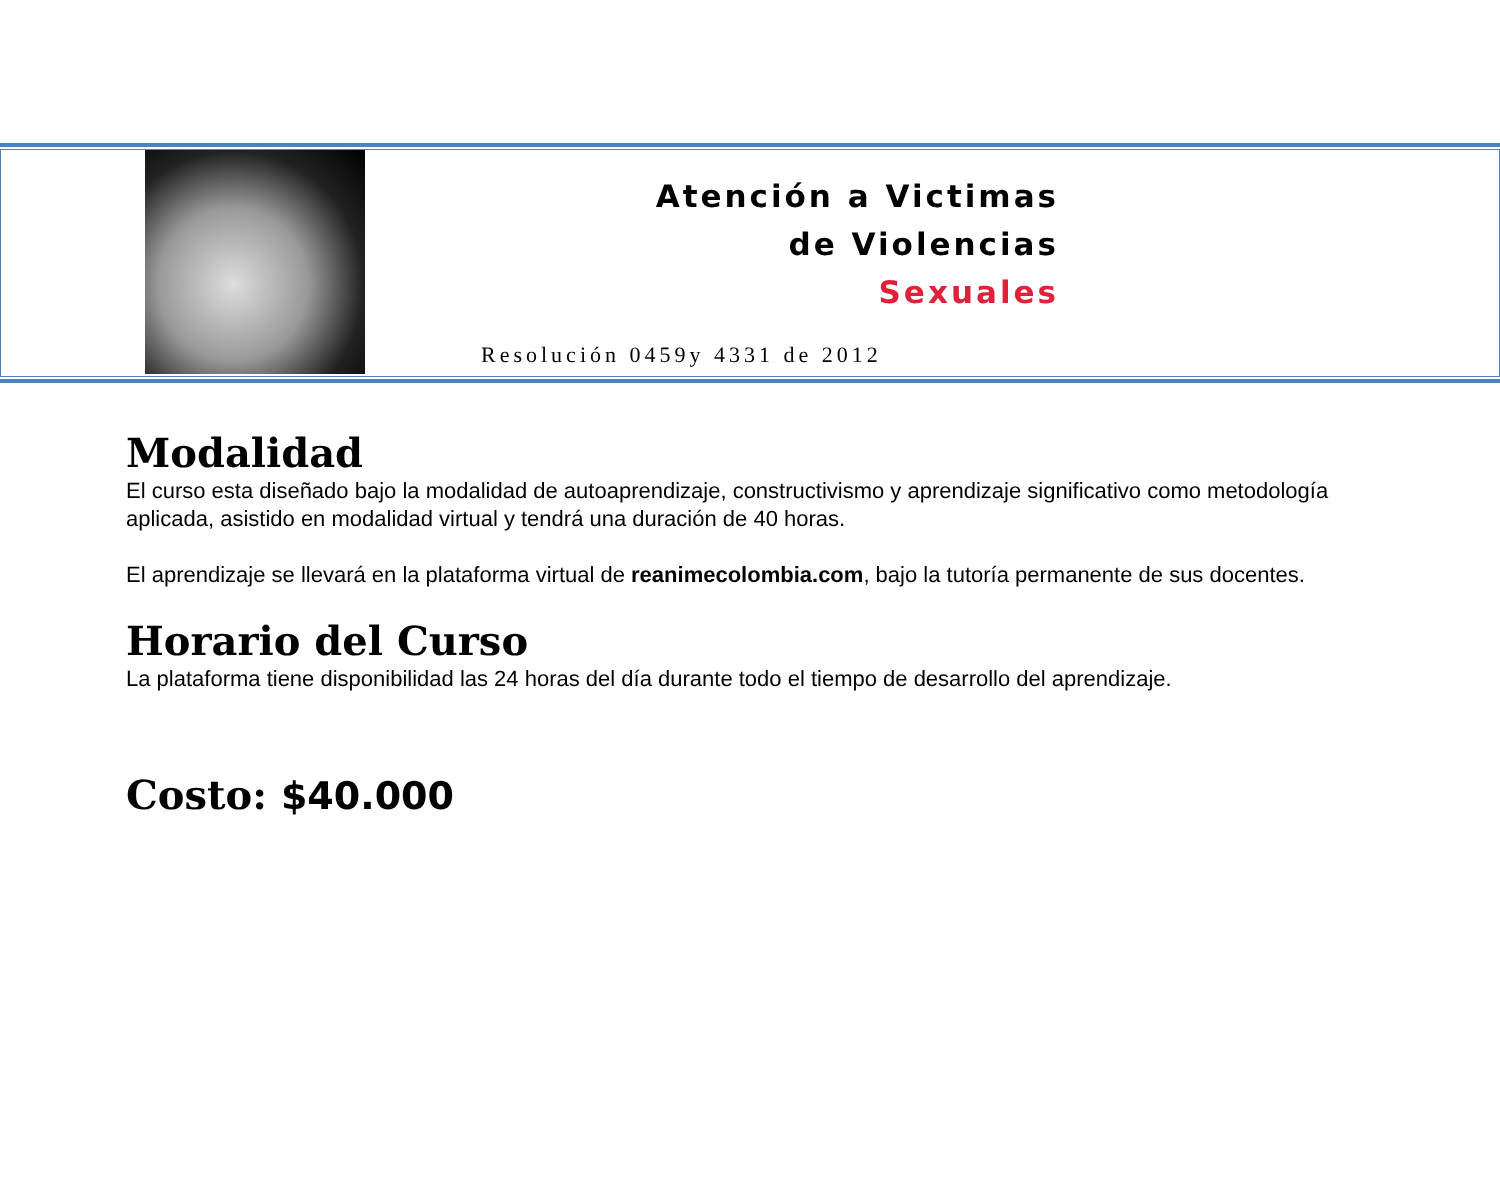Atención a Victimas
de Violencias
Sexuales
Resolución 0459y 4331 de 2012
Modalidad
El curso esta diseñado bajo la modalidad de autoaprendizaje, constructivismo y aprendizaje significativo como metodología aplicada, asistido en modalidad virtual y tendrá una duración de 40 horas.
El aprendizaje se llevará en la plataforma virtual de reanimecolombia.com, bajo la tutoría permanente de sus docentes.
Horario del Curso
La plataforma tiene disponibilidad las 24 horas del día durante todo el tiempo de desarrollo del aprendizaje.
Costo: $40.000